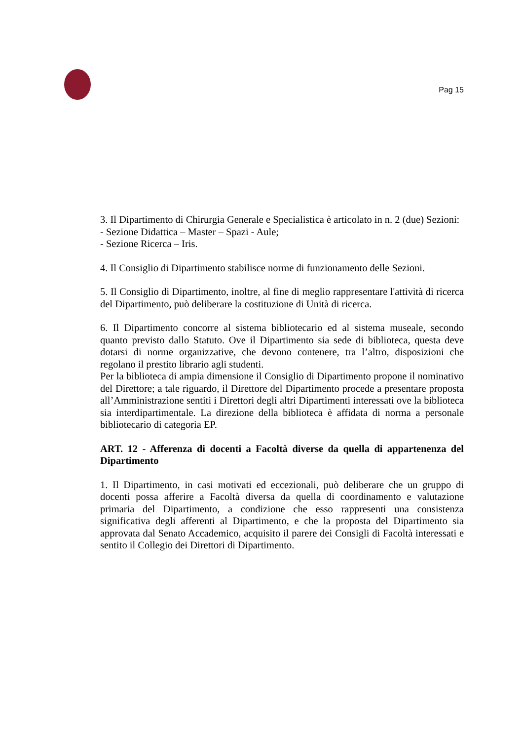Pag 15
3. Il Dipartimento di Chirurgia Generale e Specialistica è articolato in n. 2 (due) Sezioni:
- Sezione Didattica – Master – Spazi - Aule;
- Sezione Ricerca – Iris.
4. Il Consiglio di Dipartimento stabilisce norme di funzionamento delle Sezioni.
5. Il Consiglio di Dipartimento, inoltre, al fine di meglio rappresentare l'attività di ricerca del Dipartimento, può deliberare la costituzione di Unità di ricerca.
6. Il Dipartimento concorre al sistema bibliotecario ed al sistema museale, secondo quanto previsto dallo Statuto. Ove il Dipartimento sia sede di biblioteca, questa deve dotarsi di norme organizzative, che devono contenere, tra l’altro, disposizioni che regolano il prestito librario agli studenti.
Per la biblioteca di ampia dimensione il Consiglio di Dipartimento propone il nominativo del Direttore; a tale riguardo, il Direttore del Dipartimento procede a presentare proposta all’Amministrazione sentiti i Direttori degli altri Dipartimenti interessati ove la biblioteca sia interdipartimentale. La direzione della biblioteca è affidata di norma a personale bibliotecario di categoria EP.
ART. 12 - Afferenza di docenti a Facoltà diverse da quella di appartenenza del Dipartimento
1. Il Dipartimento, in casi motivati ed eccezionali, può deliberare che un gruppo di docenti possa afferire a Facoltà diversa da quella di coordinamento e valutazione primaria del Dipartimento, a condizione che esso rappresenti una consistenza significativa degli afferenti al Dipartimento, e che la proposta del Dipartimento sia approvata dal Senato Accademico, acquisito il parere dei Consigli di Facoltà interessati e sentito il Collegio dei Direttori di Dipartimento.